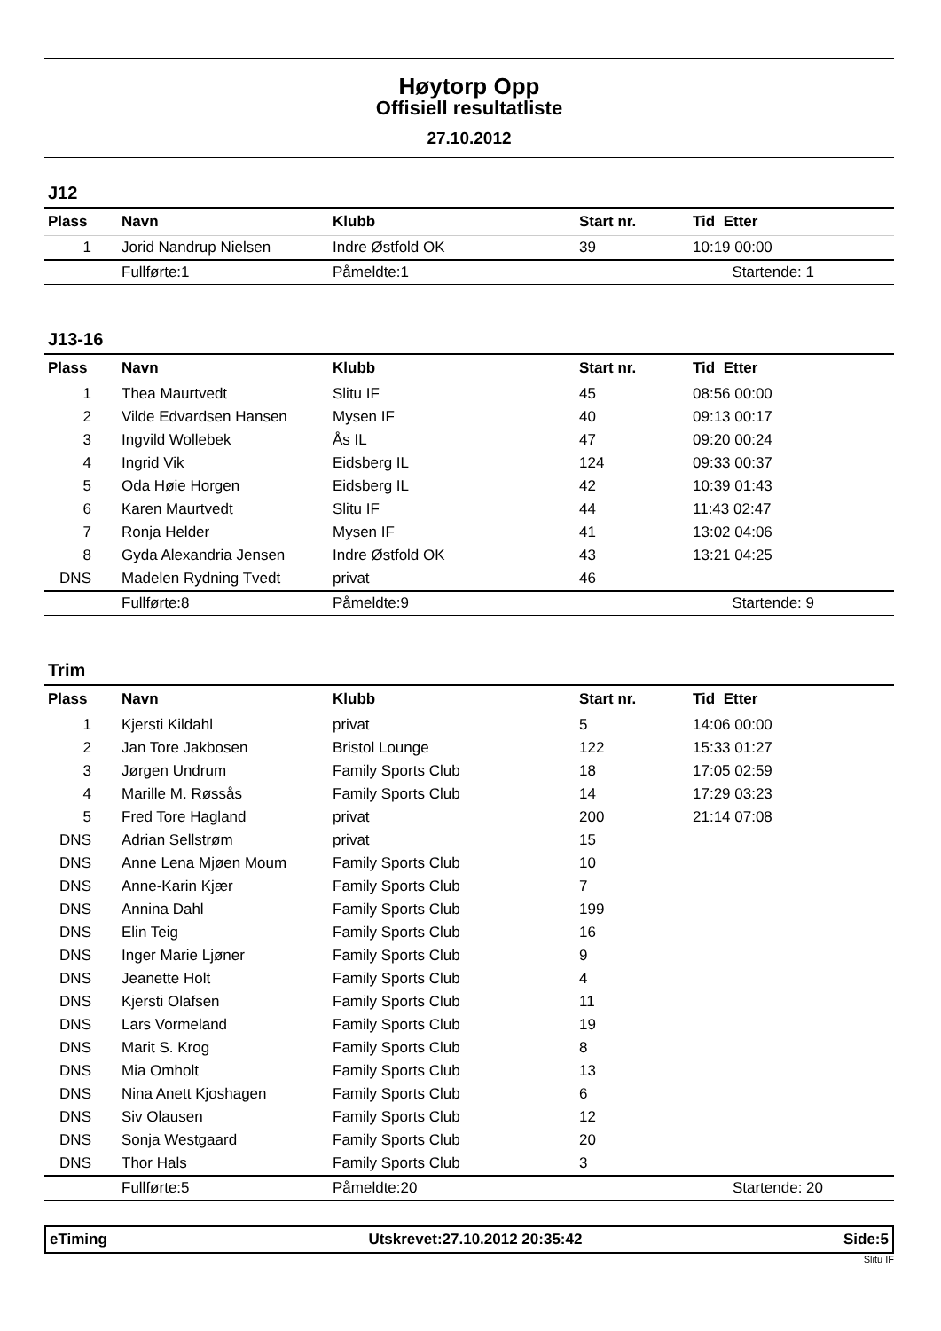Høytorp Opp
Offisiell resultatliste
27.10.2012
J12
| Plass | Navn | Klubb | Start nr. | Tid Etter |
| --- | --- | --- | --- | --- |
| 1 | Jorid Nandrup Nielsen | Indre Østfold OK | 39 | 10:19 00:00 |
| | Fullførte:1 | Påmeldte:1 | | Startende: 1 |
J13-16
| Plass | Navn | Klubb | Start nr. | Tid Etter |
| --- | --- | --- | --- | --- |
| 1 | Thea Maurtvedt | Slitu IF | 45 | 08:56 00:00 |
| 2 | Vilde Edvardsen Hansen | Mysen IF | 40 | 09:13 00:17 |
| 3 | Ingvild Wollebek | Ås IL | 47 | 09:20 00:24 |
| 4 | Ingrid Vik | Eidsberg IL | 124 | 09:33 00:37 |
| 5 | Oda Høie Horgen | Eidsberg IL | 42 | 10:39 01:43 |
| 6 | Karen Maurtvedt | Slitu IF | 44 | 11:43 02:47 |
| 7 | Ronja Helder | Mysen IF | 41 | 13:02 04:06 |
| 8 | Gyda Alexandria Jensen | Indre Østfold OK | 43 | 13:21 04:25 |
| DNS | Madelen Rydning Tvedt | privat | 46 | |
| | Fullførte:8 | Påmeldte:9 | | Startende: 9 |
Trim
| Plass | Navn | Klubb | Start nr. | Tid Etter |
| --- | --- | --- | --- | --- |
| 1 | Kjersti Kildahl | privat | 5 | 14:06 00:00 |
| 2 | Jan Tore Jakbosen | Bristol Lounge | 122 | 15:33 01:27 |
| 3 | Jørgen Undrum | Family Sports Club | 18 | 17:05 02:59 |
| 4 | Marille M. Røssås | Family Sports Club | 14 | 17:29 03:23 |
| 5 | Fred Tore Hagland | privat | 200 | 21:14 07:08 |
| DNS | Adrian Sellstrøm | privat | 15 | |
| DNS | Anne Lena Mjøen Moum | Family Sports Club | 10 | |
| DNS | Anne-Karin Kjær | Family Sports Club | 7 | |
| DNS | Annina Dahl | Family Sports Club | 199 | |
| DNS | Elin Teig | Family Sports Club | 16 | |
| DNS | Inger Marie Ljøner | Family Sports Club | 9 | |
| DNS | Jeanette Holt | Family Sports Club | 4 | |
| DNS | Kjersti Olafsen | Family Sports Club | 11 | |
| DNS | Lars Vormeland | Family Sports Club | 19 | |
| DNS | Marit S. Krog | Family Sports Club | 8 | |
| DNS | Mia Omholt | Family Sports Club | 13 | |
| DNS | Nina Anett Kjoshagen | Family Sports Club | 6 | |
| DNS | Siv Olausen | Family Sports Club | 12 | |
| DNS | Sonja Westgaard | Family Sports Club | 20 | |
| DNS | Thor Hals | Family Sports Club | 3 | |
| | Fullførte:5 | Påmeldte:20 | | Startende: 20 |
eTiming Utskrevet:27.10.2012 20:35:42 Side:5
Slitu IF